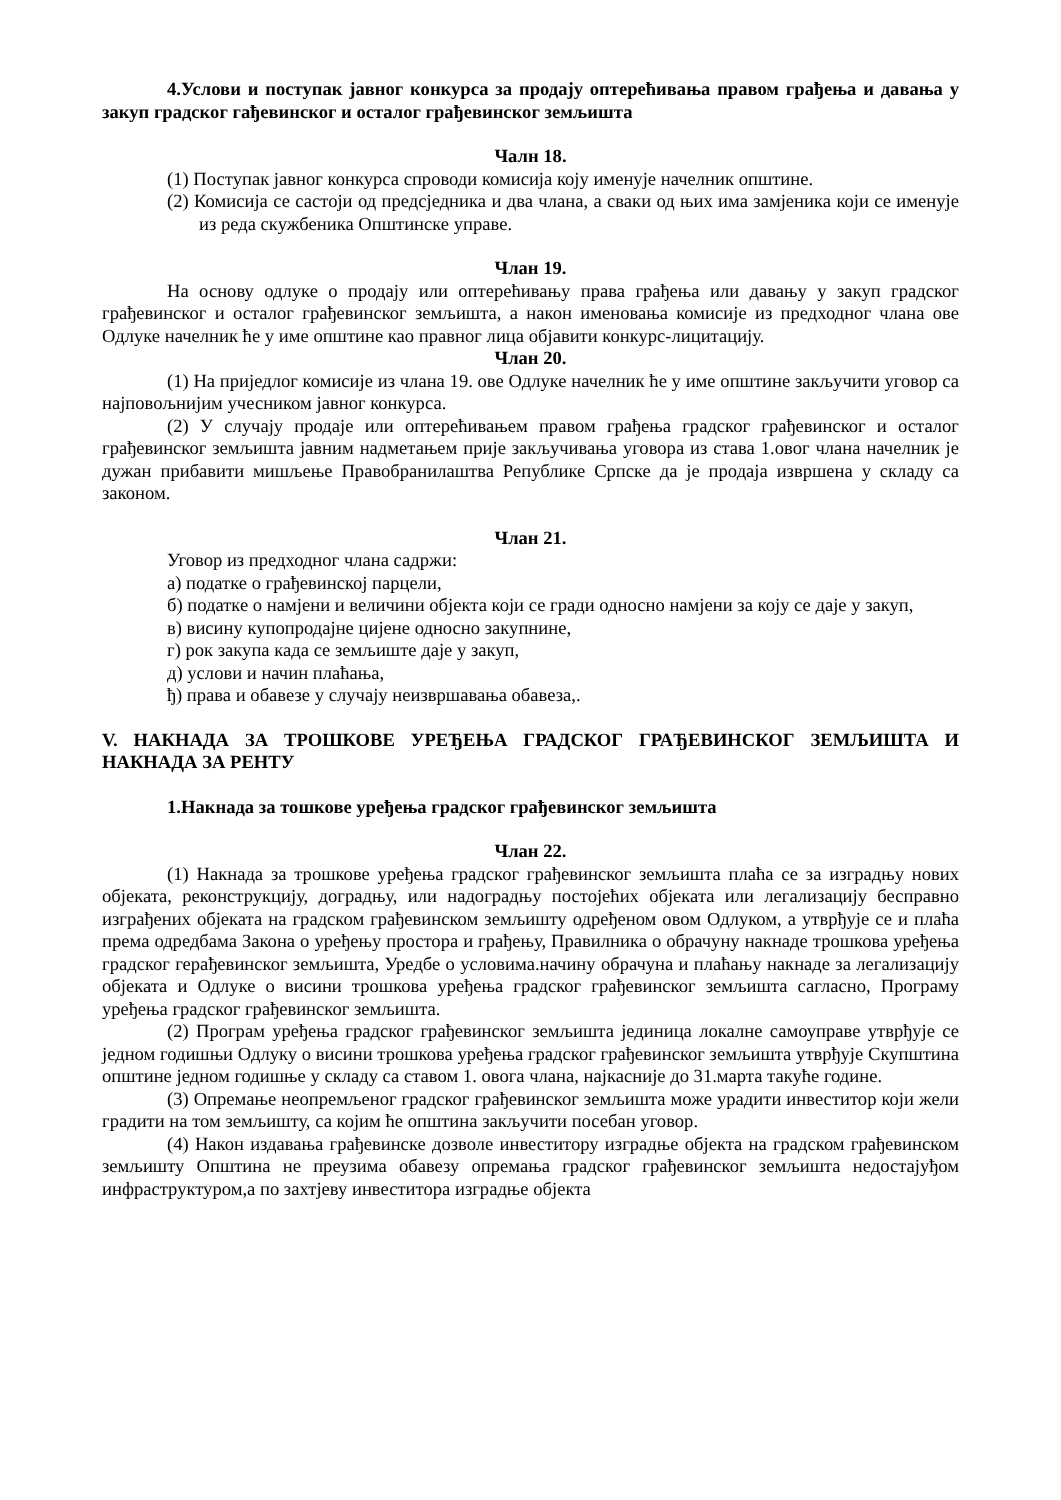4.Услови и поступак јавног конкурса за продају оптерећивања правом грађења и давања у закуп градског гађевинског и осталог грађевинског земљишта
Чалн 18.
(1) Поступак јавног конкурса спроводи комисија коју именује начелник општине.
(2) Комисија се састоји од предсједника и два члана, а сваки од њих има замјеника који се именује из реда скужбеника Општинске управе.
Члан 19.
На основу одлуке о продају или оптерећивању права грађења или давању у закуп градског грађевинског и осталог грађевинског земљишта, а након именовања комисије из предходног члана ове Одлуке начелник ће у име општине као правног лица објавити конкурс-лицитацију.
Члан 20.
(1) На приједлог комисије из члана 19. ове Одлуке начелник ће у име општине закључити уговор са најповољнијим учесником јавног конкурса.
(2) У случају продаје или оптерећивањем правом грађења градског грађевинског и осталог грађевинског земљишта јавним надметањем прије закључивања уговора из става 1.овог члана начелник је дужан прибавити мишљење Правобранилаштва Републике Српске да је продаја извршена у складу са законом.
Члан 21.
Уговор из предходног члана садржи:
а) податке о грађевинској парцели,
б) податке о намјени и величини објекта који се гради односно намјени за коју се даје у закуп,
в) висину купопродајне цијене односно закупнине,
г) рок закупа када се земљиште даје у закуп,
д) услови и начин плаћања,
ђ) права и обавезе у случају неизвршавања обавеза,.
V. НАКНАДА ЗА ТРОШКОВЕ УРЕЂЕЊА ГРАДСКОГ ГРАЂЕВИНСКОГ ЗЕМЉИШТА И НАКНАДА ЗА РЕНТУ
1.Накнада за тошкове уређења градског грађевинског земљишта
Члан 22.
(1) Накнада за трошкове уређења градског грађевинског земљишта плаћа се за изградњу нових објеката, реконструкцију, доградњу, или надоградњу постојећих објеката или легализацију бесправно изграђених објеката на градском грађевинском земљишту одређеном овом Одлуком, а утврђује се и плаћа према одредбама Закона о уређењу простора и грађењу, Правилника о обрачуну накнаде трошкова уређења градског герађевинског земљишта, Уредбе о условима.начину обрачуна и плаћању накнаде за легализацију објеката и Одлуке о висини трошкова уређења градског грађевинског земљишта сагласно, Програму уређења градског грађевинског земљишта.
(2) Програм уређења градског грађевинског земљишта јединица локалне самоуправе утврђује се једном годишњи Одлуку о висини трошкова уређења градског грађевинског земљишта утврђује Скупштина општине једном годишње у складу са ставом 1. овога члана, најкасније до 31.марта такуће године.
(3) Опремање неопремљеног градског грађевинског земљишта може урадити инвеститор који жели градити на том земљишту, са којим ће општина закључити посебан уговор.
(4) Након издавања грађевинске дозволе инвеститору изградње објекта на градском грађевинском земљишту Општина не преузима обавезу опремања градског грађевинског земљишта недостајуђом инфраструктуром,а по захтјеву инвеститора изградње објекта